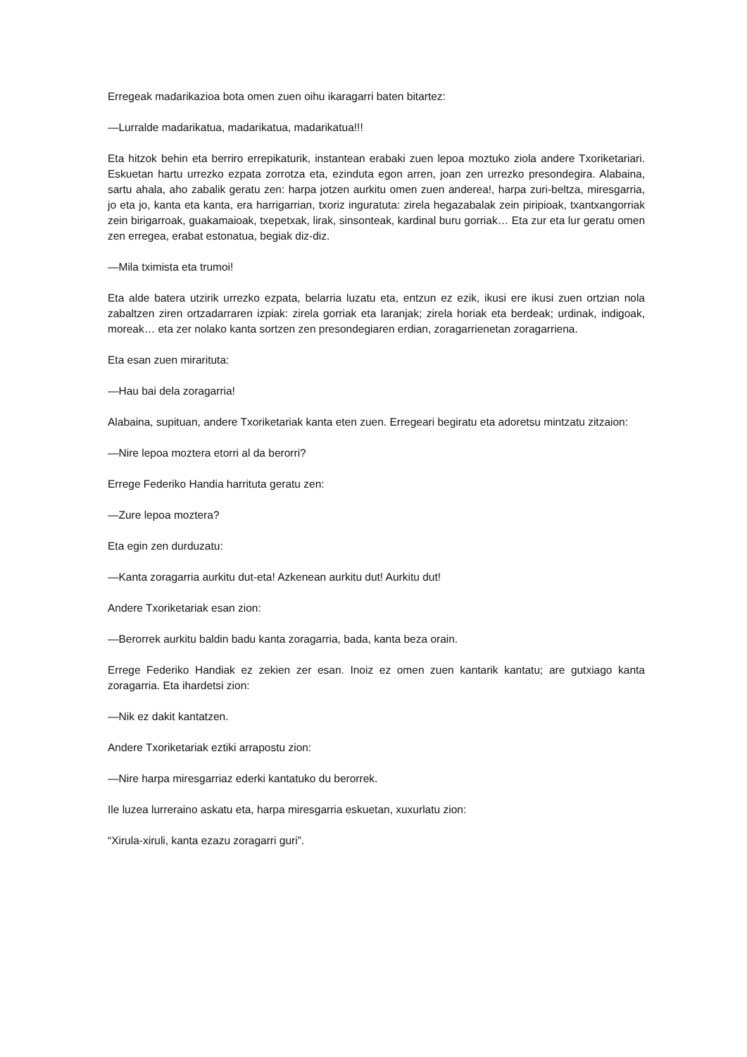Erregeak madarikazioa bota omen zuen oihu ikaragarri baten bitartez:
—Lurralde madarikatua, madarikatua, madarikatua!!!
Eta hitzok behin eta berriro errepikaturik, instantean erabaki zuen lepoa moztuko ziola andere Txoriketariari. Eskuetan hartu urrezko ezpata zorrotza eta, ezinduta egon arren, joan zen urrezko presondegira. Alabaina, sartu ahala, aho zabalik geratu zen: harpa jotzen aurkitu omen zuen anderea!, harpa zuri-beltza, miresgarria, jo eta jo, kanta eta kanta, era harrigarrian, txoriz inguratuta: zirela hegazabalak zein piripioak, txantxangorriak zein birigarroak, guakamaioak, txepetxak, lirak, sinsonteak, kardinal buru gorriak… Eta zur eta lur geratu omen zen erregea, erabat estonatua, begiak diz-diz.
—Mila tximista eta trumoi!
Eta alde batera utzirik urrezko ezpata, belarria luzatu eta, entzun ez ezik, ikusi ere ikusi zuen ortzian nola zabaltzen ziren ortzadarraren izpiak: zirela gorriak eta laranjak; zirela horiak eta berdeak; urdinak, indigoak, moreak… eta zer nolako kanta sortzen zen presondegiaren erdian, zoragarrienetan zoragarriena.
Eta esan zuen mirarituta:
—Hau bai dela zoragarria!
Alabaina, supituan, andere Txoriketariak kanta eten zuen. Erregeari begiratu eta adoretsu mintzatu zitzaion:
—Nire lepoa moztera etorri al da berorri?
Errege Federiko Handia harrituta geratu zen:
—Zure lepoa moztera?
Eta egin zen durduzatu:
—Kanta zoragarria aurkitu dut-eta! Azkenean aurkitu dut! Aurkitu dut!
Andere Txoriketariak esan zion:
—Berorrek aurkitu baldin badu kanta zoragarria, bada, kanta beza orain.
Errege Federiko Handiak ez zekien zer esan. Inoiz ez omen zuen kantarik kantatu; are gutxiago kanta zoragarria. Eta ihardetsi zion:
—Nik ez dakit kantatzen.
Andere Txoriketariak eztiki arrapostu zion:
—Nire harpa miresgarriaz ederki kantatuko du berorrek.
Ile luzea lurreraino askatu eta, harpa miresgarria eskuetan, xuxurlatu zion:
“Xirula-xiruli, kanta ezazu zoragarri guri”.